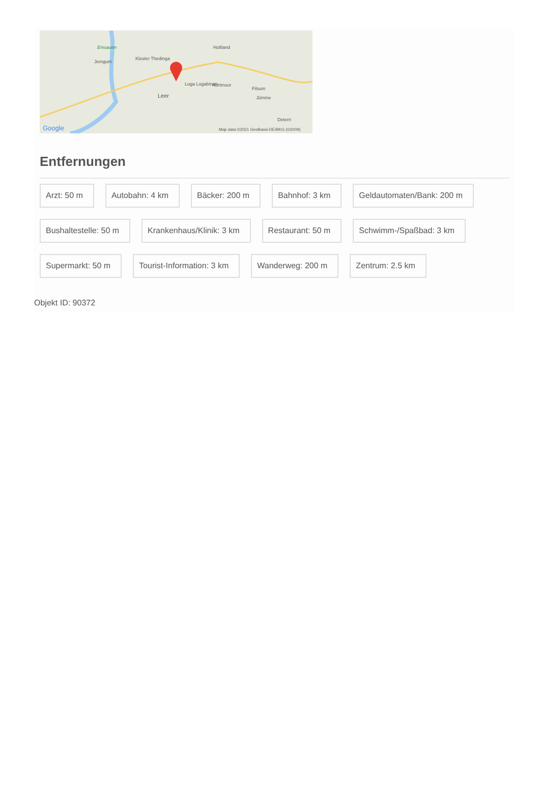Emsauen
Jemgum
Kloster Thedinga
Holtland
Loga Logabirum Nortmoor
Filsum
Leer Jümme
Detern
Google Map data ©2021 GeoBasis-DE/BKG (©2009)
Entfernungen
Arzt: 50 m
Autobahn: 4 km
Bäcker: 200 m
Bahnhof: 3 km
Geldautomaten/Bank: 200 m
Bushaltestelle: 50 m
Krankenhaus/Klinik: 3 km
Restaurant: 50 m
Schwimm-/Spaßbad: 3 km
Supermarkt: 50 m
Tourist-Information: 3 km
Wanderweg: 200 m
Zentrum: 2.5 km
Objekt ID: 90372